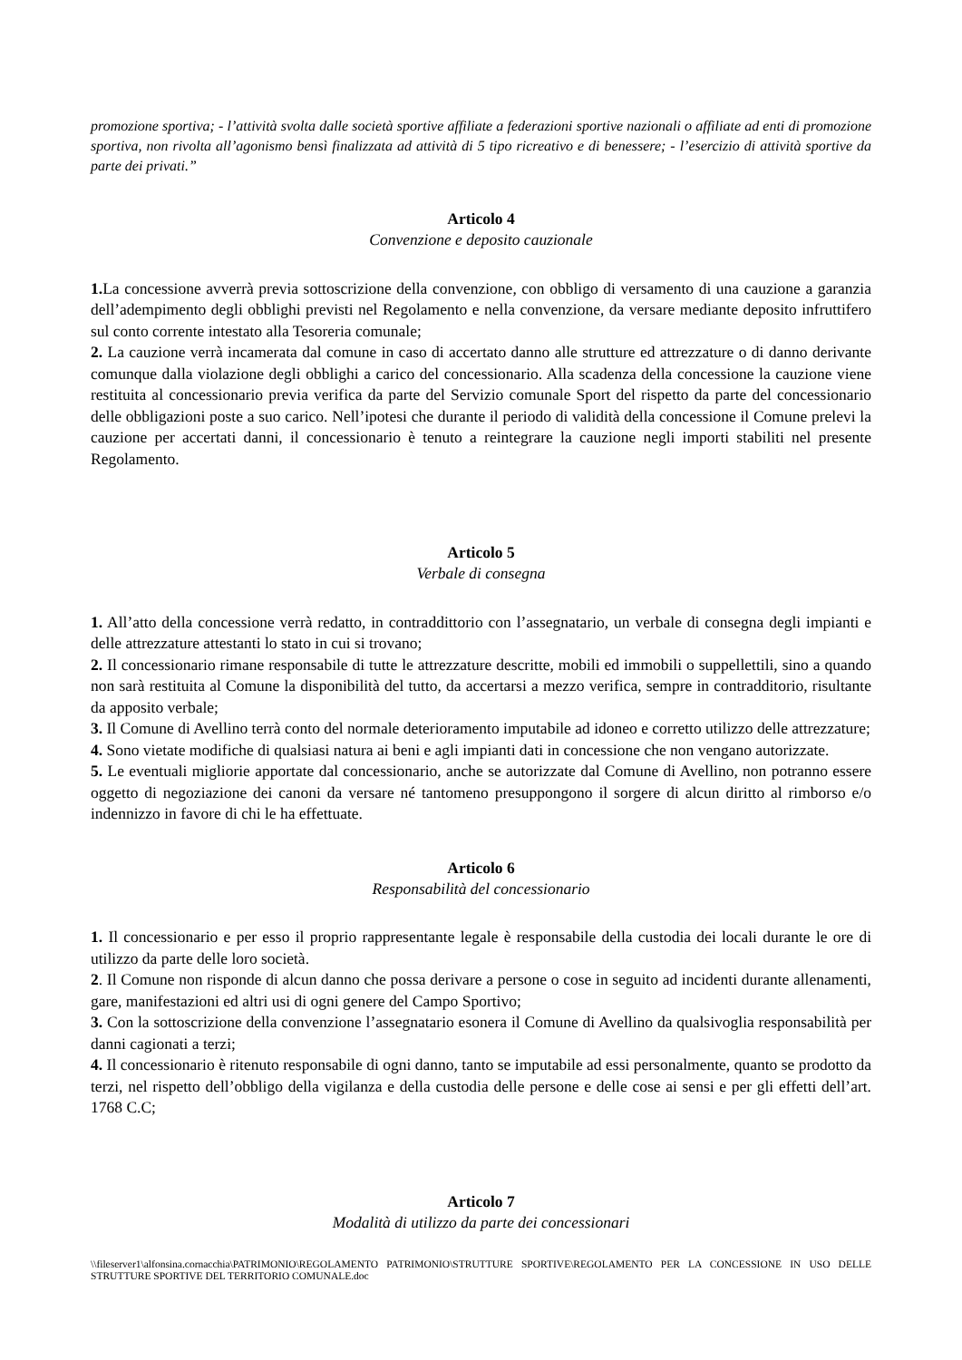promozione sportiva; - l’attività svolta dalle società sportive affiliate a federazioni sportive nazionali o affiliate ad enti di promozione sportiva, non rivolta all’agonismo bensì finalizzata ad attività di 5 tipo ricreativo e di benessere; - l’esercizio di attività sportive da parte dei privati.”
Articolo 4
Convenzione e deposito cauzionale
1. La concessione avverrà previa sottoscrizione della convenzione, con obbligo di versamento di una cauzione a garanzia dell’adempimento degli obblighi previsti nel Regolamento e nella convenzione, da versare mediante deposito infruttifero sul conto corrente intestato alla Tesoreria comunale;
2. La cauzione verrà incamerata dal comune in caso di accertato danno alle strutture ed attrezzature o di danno derivante comunque dalla violazione degli obblighi a carico del concessionario. Alla scadenza della concessione la cauzione viene restituita al concessionario previa verifica da parte del Servizio comunale Sport del rispetto da parte del concessionario delle obbligazioni poste a suo carico. Nell’ipotesi che durante il periodo di validità della concessione il Comune prelevi la cauzione per accertati danni, il concessionario è tenuto a reintegrare la cauzione negli importi stabiliti nel presente Regolamento.
Articolo 5
Verbale di consegna
1. All’atto della concessione verrà redatto, in contraddittorio con l’assegnatario, un verbale di consegna degli impianti e delle attrezzature attestanti lo stato in cui si trovano;
2. Il concessionario rimane responsabile di tutte le attrezzature descritte, mobili ed immobili o suppellettili, sino a quando non sarà restituita al Comune la disponibilità del tutto, da accertarsi a mezzo verifica, sempre in contradditorio, risultante da apposito verbale;
3. Il Comune di Avellino terrà conto del normale deterioramento imputabile ad idoneo e corretto utilizzo delle attrezzature;
4. Sono vietate modifiche di qualsiasi natura ai beni e agli impianti dati in concessione che non vengano autorizzate.
5. Le eventuali migliorie apportate dal concessionario, anche se autorizzate dal Comune di Avellino, non potranno essere oggetto di negoziazione dei canoni da versare né tantomeno presuppongono il sorgere di alcun diritto al rimborso e/o indennizzo in favore di chi le ha effettuate.
Articolo 6
Responsabilità del concessionario
1. Il concessionario e per esso il proprio rappresentante legale è responsabile della custodia dei locali durante le ore di utilizzo da parte delle loro società.
2. Il Comune non risponde di alcun danno che possa derivare a persone o cose in seguito ad incidenti durante allenamenti, gare, manifestazioni ed altri usi di ogni genere del Campo Sportivo;
3. Con la sottoscrizione della convenzione l’assegnatario esonera il Comune di Avellino da qualsivoglia responsabilità per danni cagionati a terzi;
4. Il concessionario è ritenuto responsabile di ogni danno, tanto se imputabile ad essi personalmente, quanto se prodotto da terzi, nel rispetto dell’obbligo della vigilanza e della custodia delle persone e delle cose ai sensi e per gli effetti dell’art. 1768 C.C;
Articolo 7
Modalità di utilizzo da parte dei concessionari
\\fileserver1\alfonsina.cornacchia\PATRIMONIO\REGOLAMENTO PATRIMONIO\STRUTTURE SPORTIVE\REGOLAMENTO PER LA CONCESSIONE IN USO DELLE STRUTTURE SPORTIVE DEL TERRITORIO COMUNALE.doc